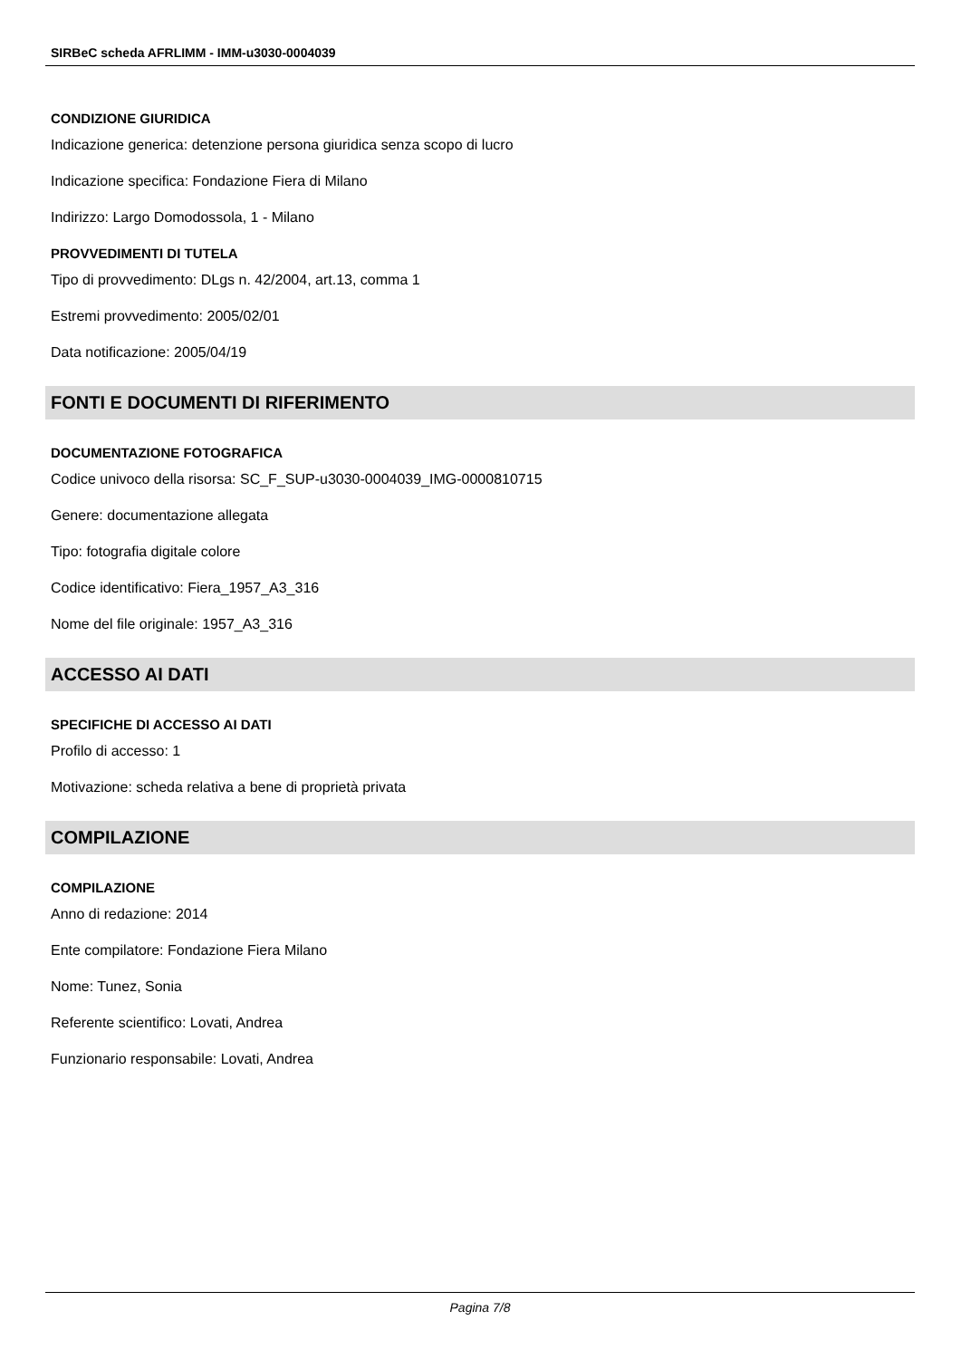SIRBeC scheda AFRLIMM - IMM-u3030-0004039
CONDIZIONE GIURIDICA
Indicazione generica: detenzione persona giuridica senza scopo di lucro
Indicazione specifica: Fondazione Fiera di Milano
Indirizzo: Largo Domodossola, 1 - Milano
PROVVEDIMENTI DI TUTELA
Tipo di provvedimento: DLgs n. 42/2004, art.13, comma 1
Estremi provvedimento: 2005/02/01
Data notificazione: 2005/04/19
FONTI E DOCUMENTI DI RIFERIMENTO
DOCUMENTAZIONE FOTOGRAFICA
Codice univoco della risorsa: SC_F_SUP-u3030-0004039_IMG-0000810715
Genere: documentazione allegata
Tipo: fotografia digitale colore
Codice identificativo: Fiera_1957_A3_316
Nome del file originale: 1957_A3_316
ACCESSO AI DATI
SPECIFICHE DI ACCESSO AI DATI
Profilo di accesso: 1
Motivazione: scheda relativa a bene di proprietà privata
COMPILAZIONE
COMPILAZIONE
Anno di redazione: 2014
Ente compilatore: Fondazione Fiera Milano
Nome: Tunez, Sonia
Referente scientifico: Lovati, Andrea
Funzionario responsabile: Lovati, Andrea
Pagina 7/8